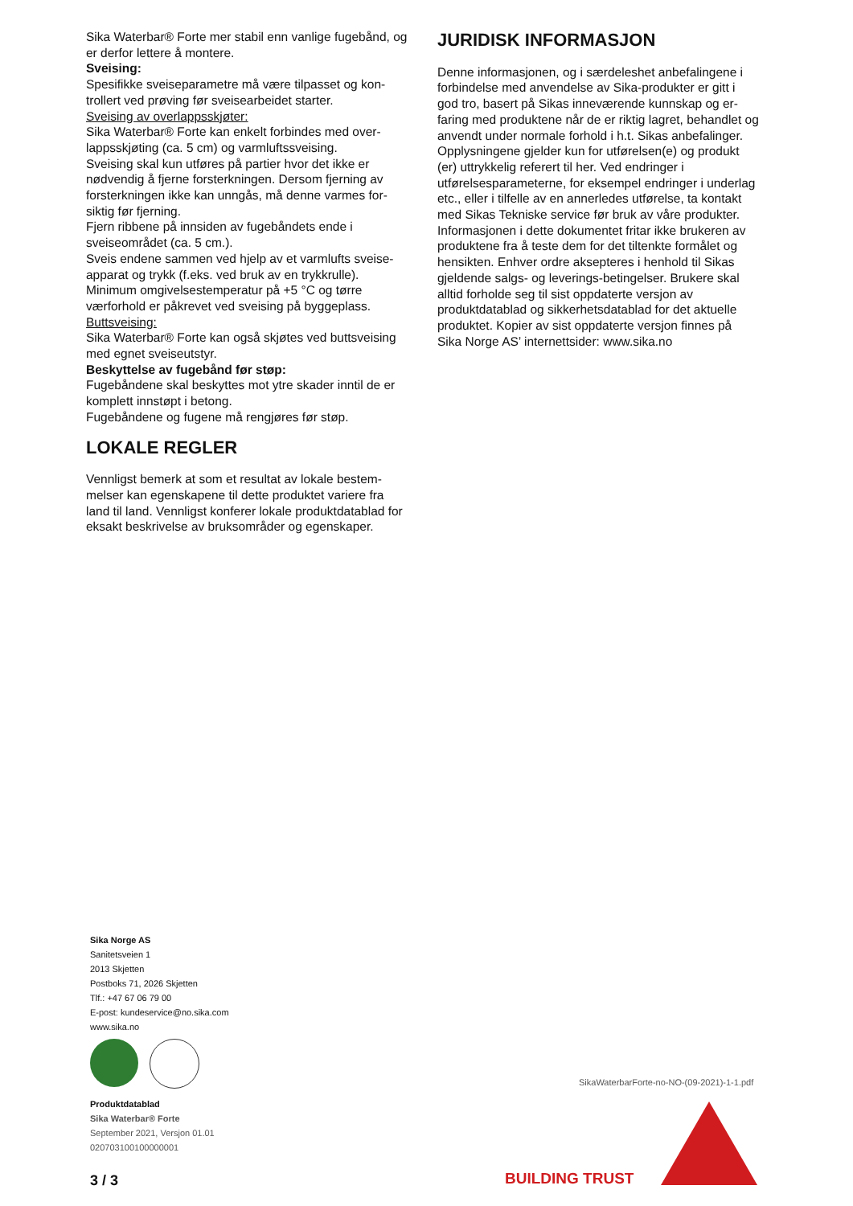Sika Waterbar® Forte mer stabil enn vanlige fugebånd, og er derfor lettere å montere.
Sveising:
Spesifikke sveiseparametre må være tilpasset og kon­trollert ved prøving før sveisearbeidet starter.
Sveising av overlappsskjøter:
Sika Waterbar® Forte kan enkelt forbindes med over­lappsskjøting (ca. 5 cm) og varmluftssveising.
Sveising skal kun utføres på partier hvor det ikke er nødvendig å fjerne forsterkningen. Dersom fjerning av forsterkningen ikke kan unngås, må denne varmes for­siktig før fjerning.
Fjern ribbene på innsiden av fugebåndets ende i sveiseområdet (ca. 5 cm.).
Sveis endene sammen ved hjelp av et varmlufts sveise­apparat og trykk (f.eks. ved bruk av en trykkrulle).
Minimum omgivelsestemperatur på +5 °C og tørre værforhold er påkrevet ved sveising på byggeplass.
Buttsveising:
Sika Waterbar® Forte kan også skjøtes ved buttsvei­sing med egnet sveiseutstyr.
Beskyttelse av fugebånd før støp:
Fugebåndene skal beskyttes mot ytre skader inntil de er komplett innstøpt i betong.
Fugebåndene og fugene må rengjøres før støp.
LOKALE REGLER
Vennligst bemerk at som et resultat av lokale bestem­melser kan egenskapene til dette produktet variere fra land til land. Vennligst konferer lokale produktdata­blad for eksakt beskrivelse av bruksområder og egen­skaper.
JURIDISK INFORMASJON
Denne informasjonen, og i særdeleshet anbefalingene i forbindelse med anvendelse av Sika-produkter er gitt i god tro, basert på Sikas inneværende kunnskap og er­faring med produktene når de er riktig lagret, behand­let og anvendt under normale forhold i h.t. Sikas anbe­falinger. Opplysningene gjelder kun for utførelsen(e) og produkt (er) uttrykkelig referert til her. Ved endrin­ger i utførelsesparameterne, for eksempel endringer i underlag etc., eller i tilfelle av en annerledes utførelse, ta kontakt med Sikas Tekniske service før bruk av våre produkter. Informasjonen i dette dokumentet fritar ikke brukeren av produktene fra å teste dem for det tiltenkte formålet og hensikten. Enhver ordre aksepte­res i henhold til Sikas gjeldende salgs- og leverings-be­tingelser. Brukere skal alltid forholde seg til sist oppda­terte versjon av produktdatablad og sikkerhetsdata­blad for det aktuelle produktet. Kopier av sist oppda­terte versjon finnes på Sika Norge AS’ internettsider: www.sika.no
Sika Norge AS
Sanitetsveien 1
2013 Skjetten
Postboks 71, 2026 Skjetten
Tlf.: +47 67 06 79 00
E-post: kundeservice@no.sika.com
www.sika.no
Produktdatablad
Sika Waterbar® Forte
September 2021, Versjon 01.01
020703100100000001
SikaWaterbarForte-no-NO-(09-2021)-1-1.pdf
3 / 3 BUILDING TRUST